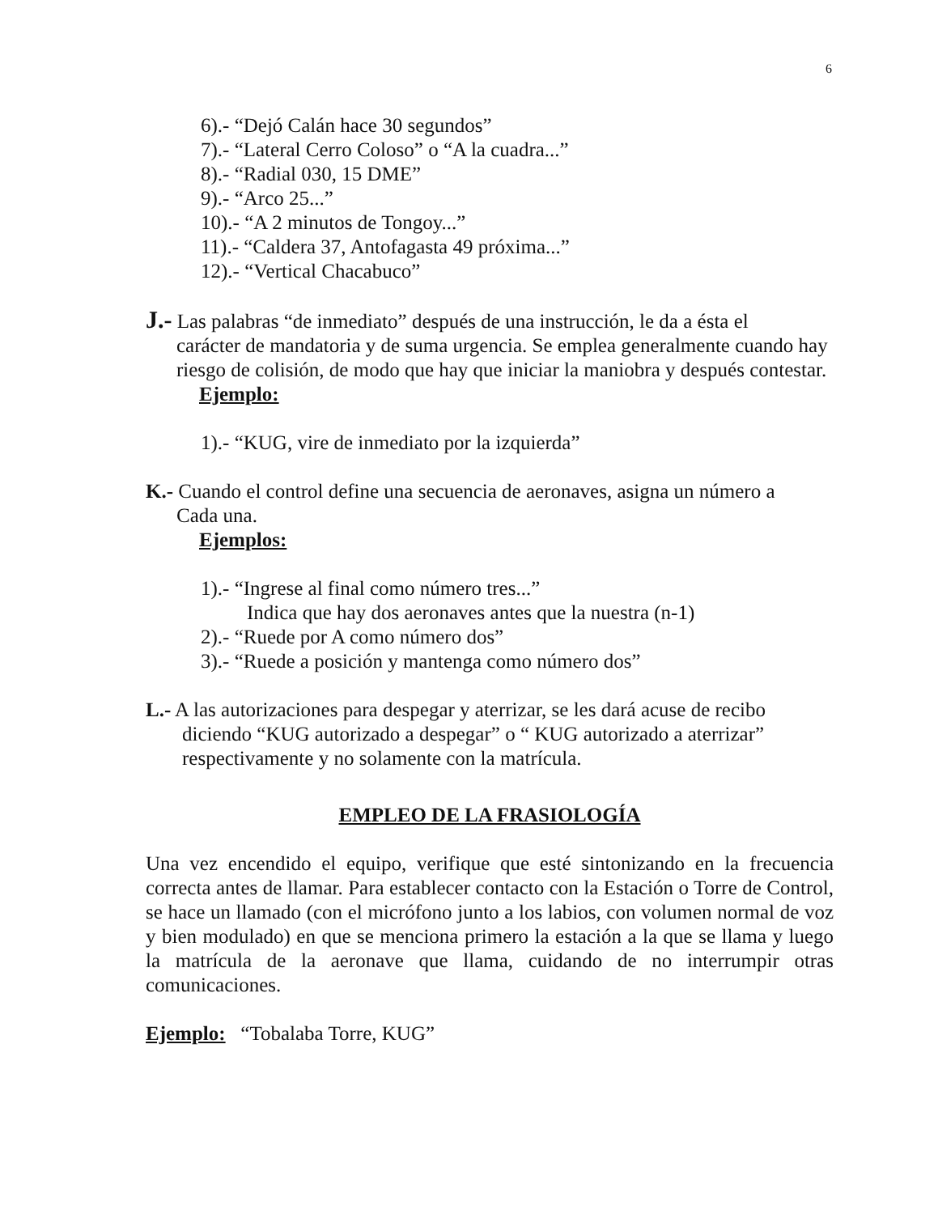6
6).- “Dejó Calán hace 30 segundos”
7).- “Lateral Cerro Coloso” o “A la cuadra...”
8).- “Radial 030, 15 DME”
9).- “Arco 25...”
10).- “A 2 minutos de Tongoy...”
11).- “Caldera 37, Antofagasta 49 próxima...”
12).- “Vertical Chacabuco”
J.- Las palabras “de inmediato” después de una instrucción, le da a ésta el
carácter de mandatoria y de suma urgencia. Se emplea generalmente cuando hay riesgo de colisión, de modo que hay que iniciar la maniobra y después contestar.
Ejemplo:
1).- “KUG, vire de inmediato por la izquierda”
K.- Cuando el control define una secuencia de aeronaves, asigna un número a
Cada una.
Ejemplos:
1).- “Ingrese al final como número tres...”
Indica que hay dos aeronaves antes que la nuestra (n-1)
2).- “Ruede por A como número dos”
3).- “Ruede a posición y mantenga como número dos”
L.- A las autorizaciones para despegar y aterrizar, se les dará acuse de recibo
diciendo “KUG autorizado a despegar” o “ KUG autorizado a aterrizar” respectivamente y no solamente con la matrícula.
EMPLEO DE LA FRASIOLOGÍA
Una vez encendido el equipo, verifique que esté sintonizando en la frecuencia correcta antes de llamar. Para establecer contacto con la Estación o Torre de Control, se hace un llamado (con el micrófono junto a los labios, con volumen normal de voz y bien modulado) en que se menciona primero la estación a la que se llama y luego la matrícula de la aeronave que llama, cuidando de no interrumpir otras comunicaciones.
Ejemplo: “Tobalaba Torre, KUG”